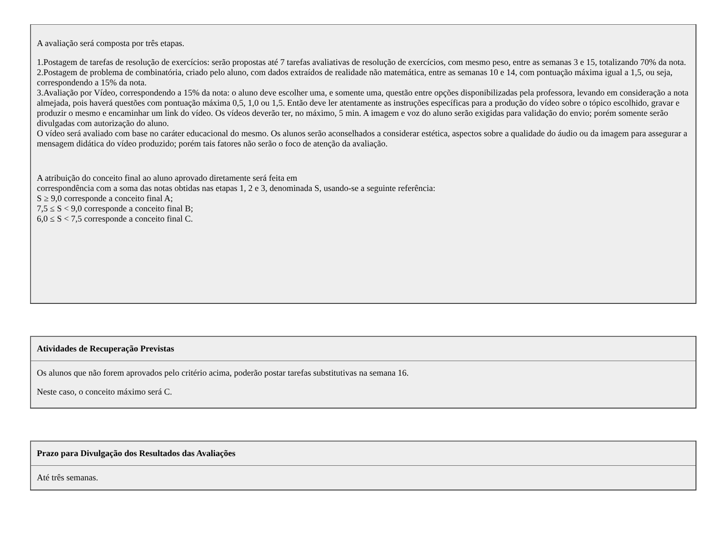| A avaliação será composta por três etapas. 1.Postagem de tarefas de resolução de exercícios: serão propostas até 7 tarefas avaliativas de resolução de exercícios, com mesmo peso, entre as semanas 3 e 15, totalizando 70% da nota. 2.Postagem de problema de combinatória, criado pelo aluno, com dados extraídos de realidade não matemática, entre as semanas 10 e 14, com pontuação máxima igual a 1,5, ou seja, correspondendo a 15% da nota. 3.Avaliação por Vídeo, correspondendo a 15% da nota: o aluno deve escolher uma, e somente uma, questão entre opções disponibilizadas pela professora, levando em consideração a nota almejada, pois haverá questões com pontuação máxima 0,5, 1,0 ou 1,5. Então deve ler atentamente as instruções específicas para a produção do vídeo sobre o tópico escolhido, gravar e produzir o mesmo e encaminhar um link do vídeo. Os vídeos deverão ter, no máximo, 5 min. A imagem e voz do aluno serão exigidas para validação do envio; porém somente serão divulgadas com autorização do aluno. O vídeo será avaliado com base no caráter educacional do mesmo. Os alunos serão aconselhados a considerar estética, aspectos sobre a qualidade do áudio ou da imagem para assegurar a mensagem didática do vídeo produzido; porém tais fatores não serão o foco de atenção da avaliação. A atribuição do conceito final ao aluno aprovado diretamente será feita em correspondência com a soma das notas obtidas nas etapas 1, 2 e 3, denominada S, usando-se a seguinte referência: S ≥ 9,0 corresponde a conceito final A; 7,5 ≤ S < 9,0 corresponde a conceito final B; 6,0 ≤ S < 7,5 corresponde a conceito final C. |
| Atividades de Recuperação Previstas |
| --- |
| Os alunos que não forem aprovados pelo critério acima, poderão postar tarefas substitutivas na semana 16. Neste caso, o conceito máximo será C. |
| Prazo para Divulgação dos Resultados das Avaliações |
| --- |
| Até três semanas. |